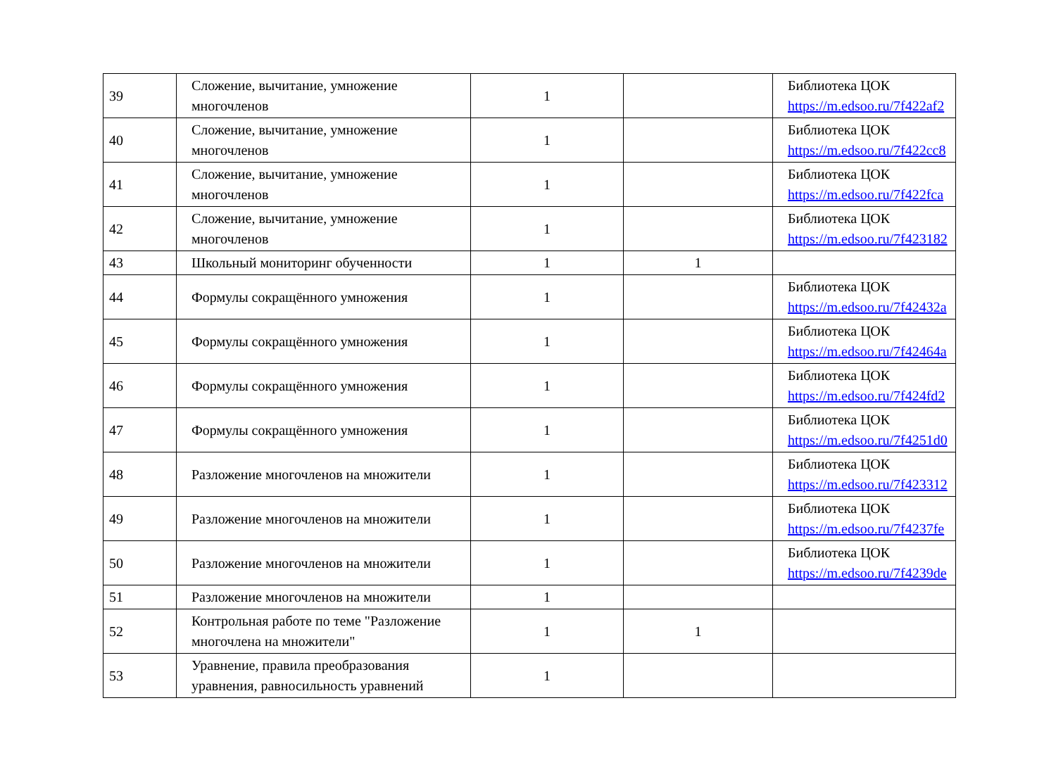| 39 | Сложение, вычитание, умножение многочленов | 1 | | Библиотека ЦОК https://m.edsoo.ru/7f422af2 |
| 40 | Сложение, вычитание, умножение многочленов | 1 | | Библиотека ЦОК https://m.edsoo.ru/7f422cc8 |
| 41 | Сложение, вычитание, умножение многочленов | 1 | | Библиотека ЦОК https://m.edsoo.ru/7f422fca |
| 42 | Сложение, вычитание, умножение многочленов | 1 | | Библиотека ЦОК https://m.edsoo.ru/7f423182 |
| 43 | Школьный мониторинг обученности | 1 | 1 | |
| 44 | Формулы сокращённого умножения | 1 | | Библиотека ЦОК https://m.edsoo.ru/7f42432a |
| 45 | Формулы сокращённого умножения | 1 | | Библиотека ЦОК https://m.edsoo.ru/7f42464a |
| 46 | Формулы сокращённого умножения | 1 | | Библиотека ЦОК https://m.edsoo.ru/7f424fd2 |
| 47 | Формулы сокращённого умножения | 1 | | Библиотека ЦОК https://m.edsoo.ru/7f4251d0 |
| 48 | Разложение многочленов на множители | 1 | | Библиотека ЦОК https://m.edsoo.ru/7f423312 |
| 49 | Разложение многочленов на множители | 1 | | Библиотека ЦОК https://m.edsoo.ru/7f4237fe |
| 50 | Разложение многочленов на множители | 1 | | Библиотека ЦОК https://m.edsoo.ru/7f4239de |
| 51 | Разложение многочленов на множители | 1 | | |
| 52 | Контрольная работе по теме "Разложение многочлена на множители" | 1 | 1 | |
| 53 | Уравнение, правила преобразования уравнения, равносильность уравнений | 1 | | |